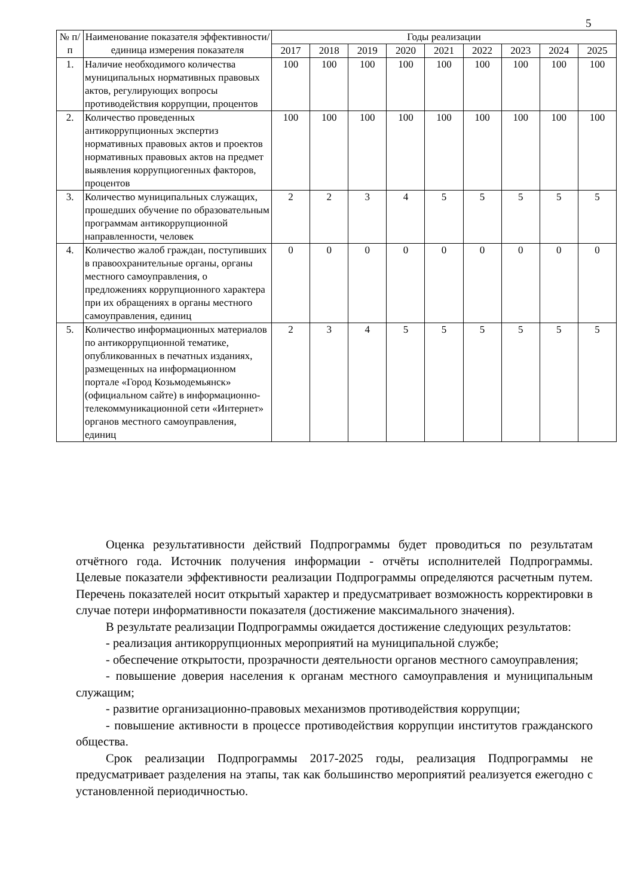5
| № п/п | Наименование показателя эффективности/единица измерения показателя | Годы реализации | | | | | | | | |
| --- | --- | --- | --- | --- | --- | --- | --- | --- | --- | --- |
| | | 2017 | 2018 | 2019 | 2020 | 2021 | 2022 | 2023 | 2024 | 2025 |
| 1. | Наличие необходимого количества муниципальных нормативных правовых актов, регулирующих вопросы противодействия коррупции, процентов | 100 | 100 | 100 | 100 | 100 | 100 | 100 | 100 | 100 |
| 2. | Количество проведенных антикоррупционных экспертиз нормативных правовых актов и проектов нормативных правовых актов на предмет выявления коррупциогенных факторов, процентов | 100 | 100 | 100 | 100 | 100 | 100 | 100 | 100 | 100 |
| 3. | Количество муниципальных служащих, прошедших обучение по образовательным программам антикоррупционной направленности, человек | 2 | 2 | 3 | 4 | 5 | 5 | 5 | 5 | 5 |
| 4. | Количество жалоб граждан, поступивших в правоохранительные органы, органы местного самоуправления, о предложениях коррупционного характера при их обращениях в органы местного самоуправления, единиц | 0 | 0 | 0 | 0 | 0 | 0 | 0 | 0 | 0 |
| 5. | Количество информационных материалов по антикоррупционной тематике, опубликованных в печатных изданиях, размещенных на информационном портале «Город Козьмодемьянск» (официальном сайте) в информационно-телекоммуникационной сети «Интернет» органов местного самоуправления, единиц | 2 | 3 | 4 | 5 | 5 | 5 | 5 | 5 | 5 |
Оценка результативности действий Подпрограммы будет проводиться по результатам отчётного года. Источник получения информации - отчёты исполнителей Подпрограммы. Целевые показатели эффективности реализации Подпрограммы определяются расчетным путем. Перечень показателей носит открытый характер и предусматривает возможность корректировки в случае потери информативности показателя (достижение максимального значения).
В результате реализации Подпрограммы ожидается достижение следующих результатов:
- реализация антикоррупционных мероприятий на муниципальной службе;
- обеспечение открытости, прозрачности деятельности органов местного самоуправления;
- повышение доверия населения к органам местного самоуправления и муниципальным служащим;
- развитие организационно-правовых механизмов противодействия коррупции;
- повышение активности в процессе противодействия коррупции институтов гражданского общества.
Срок реализации Подпрограммы 2017-2025 годы, реализация Подпрограммы не предусматривает разделения на этапы, так как большинство мероприятий реализуется ежегодно с установленной периодичностью.